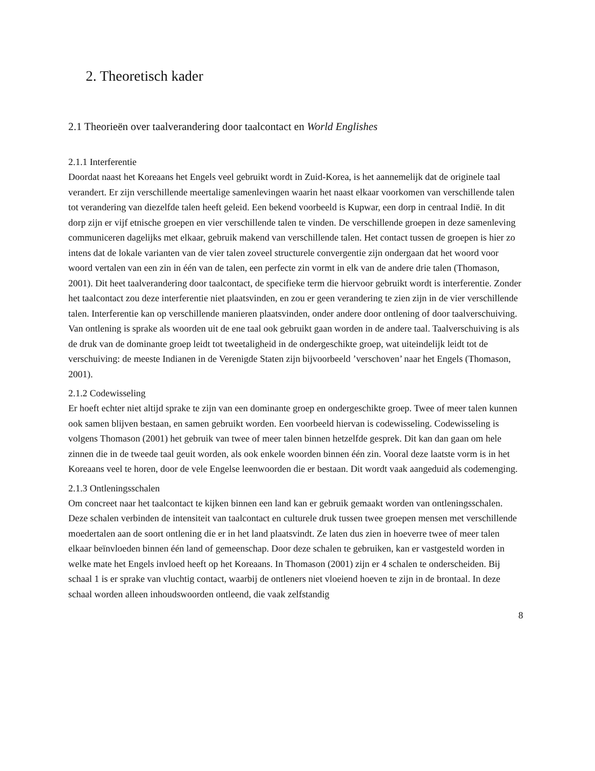2. Theoretisch kader
2.1 Theorieën over taalverandering door taalcontact en World Englishes
2.1.1 Interferentie
Doordat naast het Koreaans het Engels veel gebruikt wordt in Zuid-Korea, is het aannemelijk dat de originele taal verandert. Er zijn verschillende meertalige samenlevingen waarin het naast elkaar voorkomen van verschillende talen tot verandering van diezelfde talen heeft geleid. Een bekend voorbeeld is Kupwar, een dorp in centraal Indië. In dit dorp zijn er vijf etnische groepen en vier verschillende talen te vinden. De verschillende groepen in deze samenleving communiceren dagelijks met elkaar, gebruik makend van verschillende talen. Het contact tussen de groepen is hier zo intens dat de lokale varianten van de vier talen zoveel structurele convergentie zijn ondergaan dat het woord voor woord vertalen van een zin in één van de talen, een perfecte zin vormt in elk van de andere drie talen (Thomason, 2001). Dit heet taalverandering door taalcontact, de specifieke term die hiervoor gebruikt wordt is interferentie. Zonder het taalcontact zou deze interferentie niet plaatsvinden, en zou er geen verandering te zien zijn in de vier verschillende talen. Interferentie kan op verschillende manieren plaatsvinden, onder andere door ontlening of door taalverschuiving. Van ontlening is sprake als woorden uit de ene taal ook gebruikt gaan worden in de andere taal. Taalverschuiving is als de druk van de dominante groep leidt tot tweetaligheid in de ondergeschikte groep, wat uiteindelijk leidt tot de verschuiving: de meeste Indianen in de Verenigde Staten zijn bijvoorbeeld ’verschoven’ naar het Engels (Thomason, 2001).
2.1.2 Codewisseling
Er hoeft echter niet altijd sprake te zijn van een dominante groep en ondergeschikte groep. Twee of meer talen kunnen ook samen blijven bestaan, en samen gebruikt worden. Een voorbeeld hiervan is codewisseling. Codewisseling is volgens Thomason (2001) het gebruik van twee of meer talen binnen hetzelfde gesprek. Dit kan dan gaan om hele zinnen die in de tweede taal geuit worden, als ook enkele woorden binnen één zin. Vooral deze laatste vorm is in het Koreaans veel te horen, door de vele Engelse leenwoorden die er bestaan. Dit wordt vaak aangeduid als codemenging.
2.1.3 Ontleningsschalen
Om concreet naar het taalcontact te kijken binnen een land kan er gebruik gemaakt worden van ontleningsschalen. Deze schalen verbinden de intensiteit van taalcontact en culturele druk tussen twee groepen mensen met verschillende moedertalen aan de soort ontlening die er in het land plaatsvindt. Ze laten dus zien in hoeverre twee of meer talen elkaar beïnvloeden binnen één land of gemeenschap. Door deze schalen te gebruiken, kan er vastgesteld worden in welke mate het Engels invloed heeft op het Koreaans. In Thomason (2001) zijn er 4 schalen te onderscheiden. Bij schaal 1 is er sprake van vluchtig contact, waarbij de ontleners niet vloeiend hoeven te zijn in de brontaal. In deze schaal worden alleen inhoudswoorden ontleend, die vaak zelfstandig
8